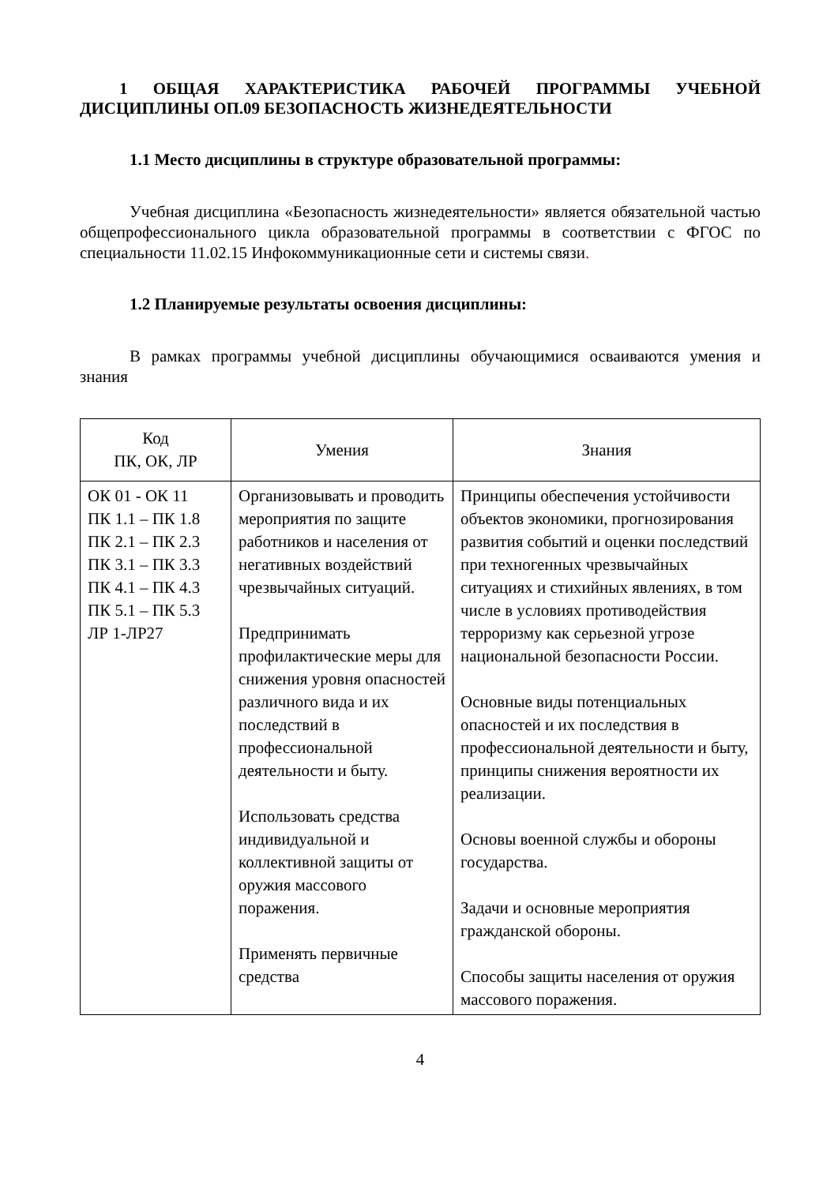1 ОБЩАЯ ХАРАКТЕРИСТИКА РАБОЧЕЙ ПРОГРАММЫ УЧЕБНОЙ ДИСЦИПЛИНЫ ОП.09 БЕЗОПАСНОСТЬ ЖИЗНЕДЕЯТЕЛЬНОСТИ
1.1 Место дисциплины в структуре образовательной программы:
Учебная дисциплина «Безопасность жизнедеятельности» является обязательной частью общепрофессионального цикла образовательной программы в соответствии с ФГОС по специальности 11.02.15 Инфокоммуникационные сети и системы связи.
1.2 Планируемые результаты освоения дисциплины:
В рамках программы учебной дисциплины обучающимися осваиваются умения и знания
| Код ПК, ОК, ЛР | Умения | Знания |
| --- | --- | --- |
| ОК 01 - ОК 11 ПК 1.1 – ПК 1.8 ПК 2.1 – ПК 2.3 ПК 3.1 – ПК 3.3 ПК 4.1 – ПК 4.3 ПК 5.1 – ПК 5.3 ЛР 1-ЛР27 | Организовывать и проводить мероприятия по защите работников и населения от негативных воздействий чрезвычайных ситуаций. Предпринимать профилактические меры для снижения уровня опасностей различного вида и их последствий в профессиональной деятельности и быту. Использовать средства индивидуальной и коллективной защиты от оружия массового поражения. Применять первичные средства | Принципы обеспечения устойчивости объектов экономики, прогнозирования развития событий и оценки последствий при техногенных чрезвычайных ситуациях и стихийных явлениях, в том числе в условиях противодействия терроризму как серьезной угрозе национальной безопасности России. Основные виды потенциальных опасностей и их последствия в профессиональной деятельности и быту, принципы снижения вероятности их реализации. Основы военной службы и обороны государства. Задачи и основные мероприятия гражданской обороны. Способы защиты населения от оружия массового поражения. |
4